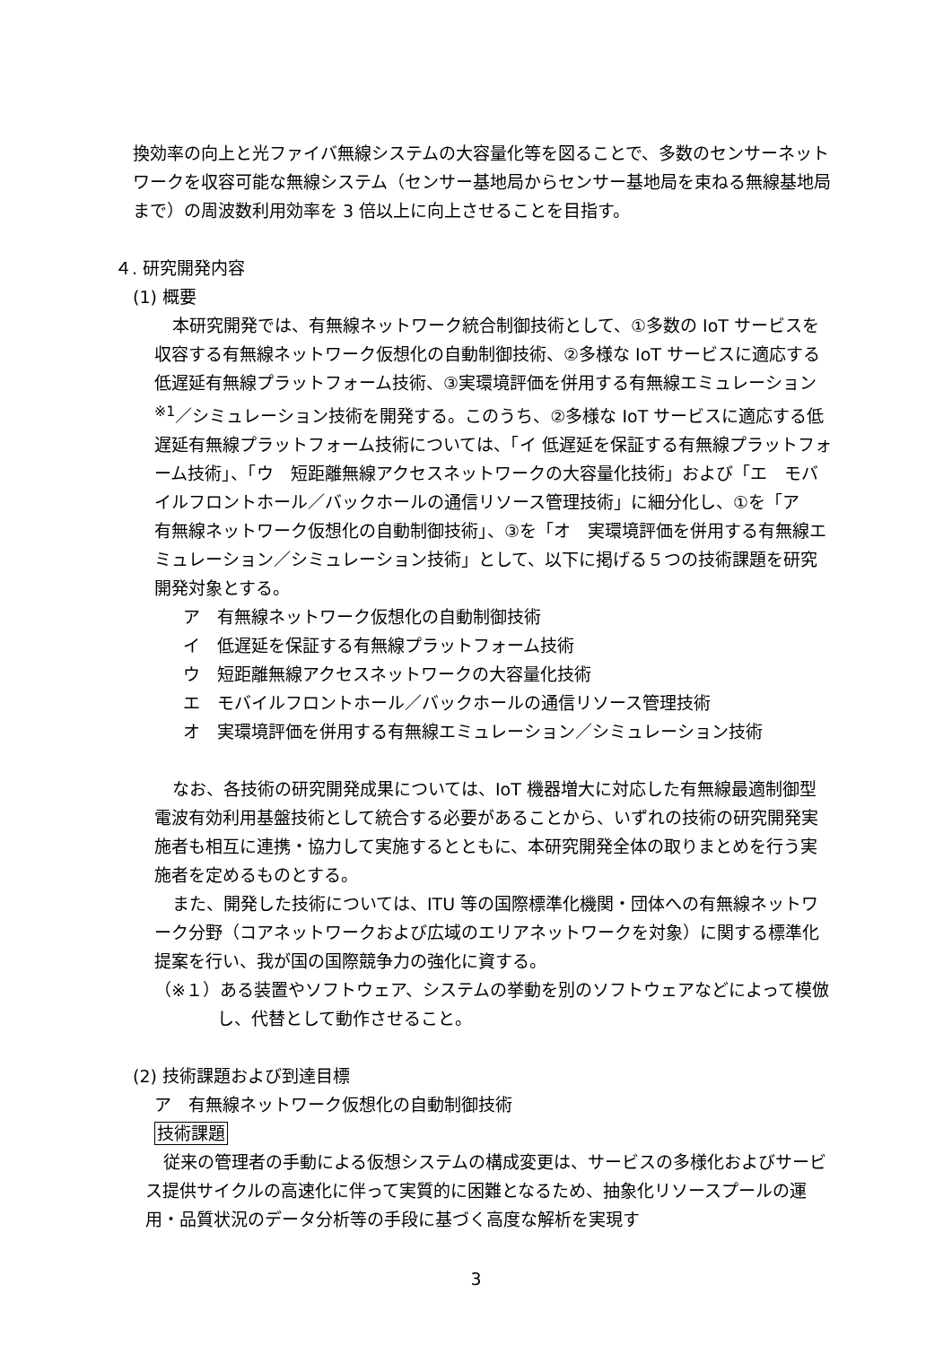換効率の向上と光ファイバ無線システムの大容量化等を図ることで、多数のセンサーネットワークを収容可能な無線システム（センサー基地局からセンサー基地局を束ねる無線基地局まで）の周波数利用効率を 3 倍以上に向上させることを目指す。
４. 研究開発内容
(1) 概要
本研究開発では、有無線ネットワーク統合制御技術として、①多数の IoT サービスを収容する有無線ネットワーク仮想化の自動制御技術、②多様な IoT サービスに適応する低遅延有無線プラットフォーム技術、③実環境評価を併用する有無線エミュレーション <sup>※1</sup>／シミュレーション技術を開発する。このうち、②多様な IoT サービスに適応する低遅延有無線プラットフォーム技術については、「イ 低遅延を保証する有無線プラットフォーム技術」、「ウ　短距離無線アクセスネットワークの大容量化技術」および「エ　モバイルフロントホール／バックホールの通信リソース管理技術」に細分化し、①を「ア　有無線ネットワーク仮想化の自動制御技術」、③を「オ　実環境評価を併用する有無線エミュレーション／シミュレーション技術」として、以下に掲げる５つの技術課題を研究開発対象とする。
ア　有無線ネットワーク仮想化の自動制御技術
イ　低遅延を保証する有無線プラットフォーム技術
ウ　短距離無線アクセスネットワークの大容量化技術
エ　モバイルフロントホール／バックホールの通信リソース管理技術
オ　実環境評価を併用する有無線エミュレーション／シミュレーション技術
なお、各技術の研究開発成果については、IoT 機器増大に対応した有無線最適制御型電波有効利用基盤技術として統合する必要があることから、いずれの技術の研究開発実施者も相互に連携・協力して実施するとともに、本研究開発全体の取りまとめを行う実施者を定めるものとする。
また、開発した技術については、ITU 等の国際標準化機関・団体への有無線ネットワーク分野（コアネットワークおよび広域のエリアネットワークを対象）に関する標準化提案を行い、我が国の国際競争力の強化に資する。
（※１）ある装置やソフトウェア、システムの挙動を別のソフトウェアなどによって模倣し、代替として動作させること。
(2) 技術課題および到達目標
ア　有無線ネットワーク仮想化の自動制御技術
技術課題
従来の管理者の手動による仮想システムの構成変更は、サービスの多様化およびサービス提供サイクルの高速化に伴って実質的に困難となるため、抽象化リソースプールの運用・品質状況のデータ分析等の手段に基づく高度な解析を実現す
3